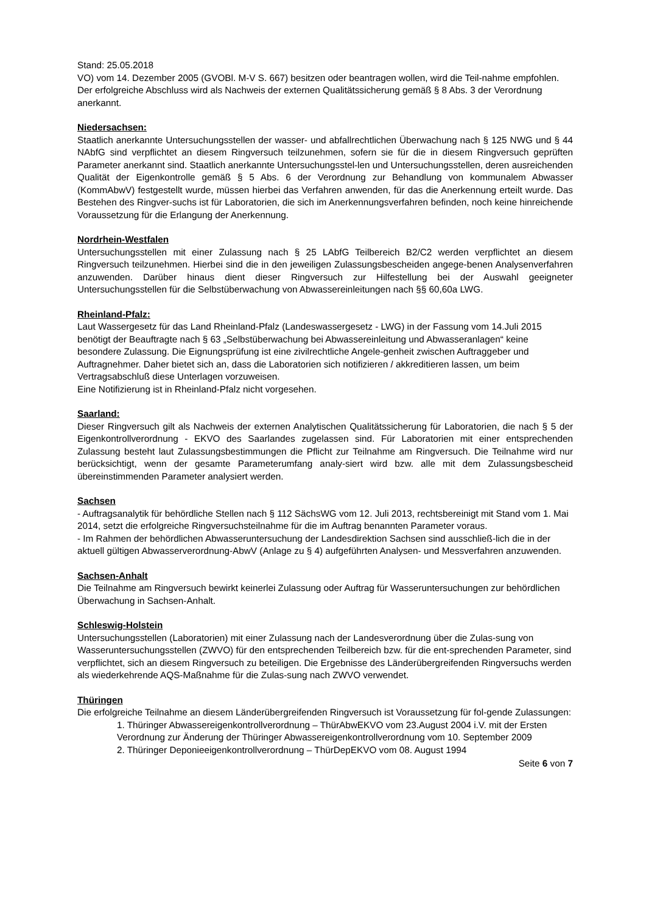Stand: 25.05.2018
VO) vom 14. Dezember 2005 (GVOBl. M-V S. 667) besitzen oder beantragen wollen, wird die Teil-nahme empfohlen. Der erfolgreiche Abschluss wird als Nachweis der externen Qualitätssicherung gemäß § 8 Abs. 3 der Verordnung anerkannt.
Niedersachsen:
Staatlich anerkannte Untersuchungsstellen der wasser- und abfallrechtlichen Überwachung nach § 125 NWG und § 44 NAbfG sind verpflichtet an diesem Ringversuch teilzunehmen, sofern sie für die in diesem Ringversuch geprüften Parameter anerkannt sind. Staatlich anerkannte Untersuchungsstel-len und Untersuchungsstellen, deren ausreichenden Qualität der Eigenkontrolle gemäß § 5 Abs. 6 der Verordnung zur Behandlung von kommunalem Abwasser (KommAbwV) festgestellt wurde, müssen hierbei das Verfahren anwenden, für das die Anerkennung erteilt wurde. Das Bestehen des Ringver-suchs ist für Laboratorien, die sich im Anerkennungsverfahren befinden, noch keine hinreichende Voraussetzung für die Erlangung der Anerkennung.
Nordrhein-Westfalen
Untersuchungsstellen mit einer Zulassung nach § 25 LAbfG Teilbereich B2/C2 werden verpflichtet an diesem Ringversuch teilzunehmen. Hierbei sind die in den jeweiligen Zulassungsbescheiden angege-benen Analysenverfahren anzuwenden. Darüber hinaus dient dieser Ringversuch zur Hilfestellung bei der Auswahl geeigneter Untersuchungsstellen für die Selbstüberwachung von Abwassereinleitungen nach §§ 60,60a LWG.
Rheinland-Pfalz:
Laut Wassergesetz für das Land Rheinland-Pfalz (Landeswassergesetz - LWG) in der Fassung vom 14.Juli 2015 benötigt der Beauftragte nach § 63 „Selbstüberwachung bei Abwassereinleitung und Abwasseranlagen“ keine besondere Zulassung. Die Eignungsprüfung ist eine zivilrechtliche Angele-genheit zwischen Auftraggeber und Auftragnehmer. Daher bietet sich an, dass die Laboratorien sich notifizieren / akkreditieren lassen, um beim Vertragsabschluß diese Unterlagen vorzuweisen.
Eine Notifizierung ist in Rheinland-Pfalz nicht vorgesehen.
Saarland:
Dieser Ringversuch gilt als Nachweis der externen Analytischen Qualitätssicherung für Laboratorien, die nach § 5 der Eigenkontrollverordnung - EKVO des Saarlandes zugelassen sind. Für Laboratorien mit einer entsprechenden Zulassung besteht laut Zulassungsbestimmungen die Pflicht zur Teilnahme am Ringversuch. Die Teilnahme wird nur berücksichtigt, wenn der gesamte Parameterumfang analy-siert wird bzw. alle mit dem Zulassungsbescheid übereinstimmenden Parameter analysiert werden.
Sachsen
- Auftragsanalytik für behördliche Stellen nach § 112 SächsWG vom 12. Juli 2013, rechtsbereinigt mit Stand vom 1. Mai 2014, setzt die erfolgreiche Ringversuchsteilnahme für die im Auftrag benannten Parameter voraus.
- Im Rahmen der behördlichen Abwasseruntersuchung der Landesdirektion Sachsen sind ausschließ-lich die in der aktuell gültigen Abwasserverordnung-AbwV (Anlage zu § 4) aufgeführten Analysen- und Messverfahren anzuwenden.
Sachsen-Anhalt
Die Teilnahme am Ringversuch bewirkt keinerlei Zulassung oder Auftrag für Wasseruntersuchungen zur behördlichen Überwachung in Sachsen-Anhalt.
Schleswig-Holstein
Untersuchungsstellen (Laboratorien) mit einer Zulassung nach der Landesverordnung über die Zulas-sung von Wasseruntersuchungsstellen (ZWVO) für den entsprechenden Teilbereich bzw. für die ent-sprechenden Parameter, sind verpflichtet, sich an diesem Ringversuch zu beteiligen. Die Ergebnisse des Länderübergreifenden Ringversuchs werden als wiederkehrende AQS-Maßnahme für die Zulas-sung nach ZWVO verwendet.
Thüringen
Die erfolgreiche Teilnahme an diesem Länderübergreifenden Ringversuch ist Voraussetzung für fol-gende Zulassungen:
1. Thüringer Abwassereigenkontrollverordnung – ThürAbwEKVO vom 23.August 2004 i.V. mit der Ersten Verordnung zur Änderung der Thüringer Abwassereigenkontrollverordnung vom 10. September 2009
2. Thüringer Deponieeigenkontrollverordnung – ThürDepEKVO vom 08. August 1994
Seite 6 von 7